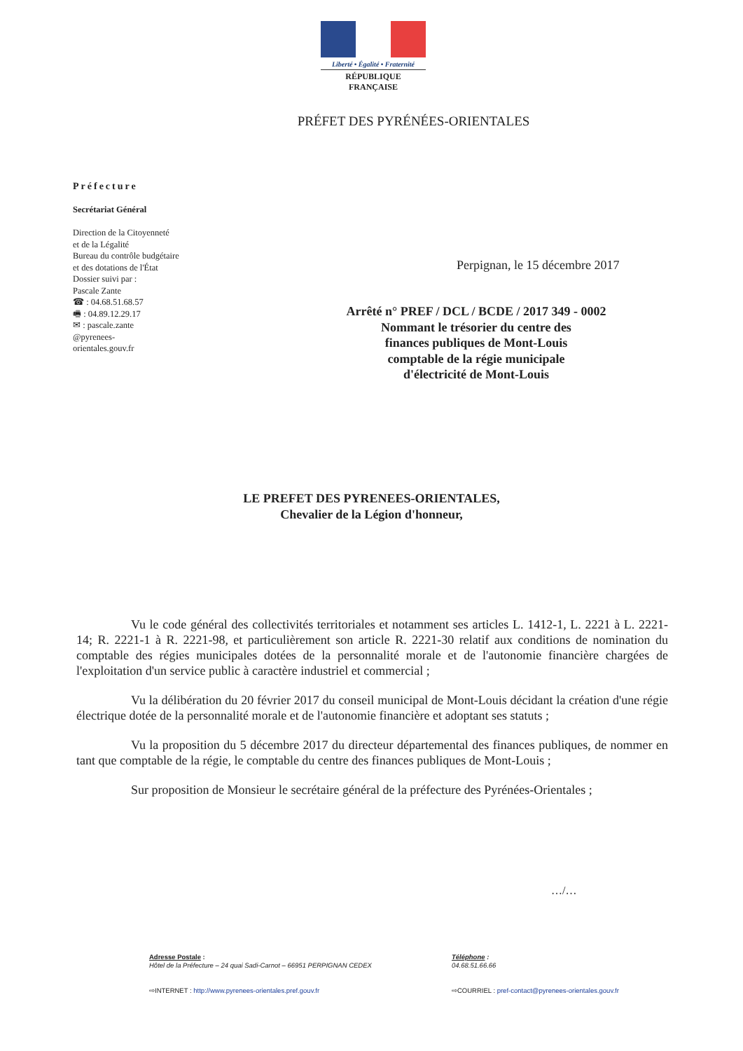Liberté • Égalité • Fraternité
RÉPUBLIQUE FRANÇAISE
PRÉFET DES PYRÉNÉES-ORIENTALES
Préfecture
Secrétariat Général
Direction de la Citoyenneté
et de la Légalité
Bureau du contrôle budgétaire
et des dotations de l'État
Dossier suivi par :
Pascale Zante
☎ : 04.68.51.68.57
🖷 : 04.89.12.29.17
✉ : pascale.zante
@pyrenees-
orientales.gouv.fr
Perpignan, le 15 décembre 2017
Arrêté n° PREF / DCL / BCDE / 2017 349 - 0002
Nommant le trésorier du centre des
finances publiques de Mont-Louis
comptable de la régie municipale
d'électricité de Mont-Louis
LE PREFET DES PYRENEES-ORIENTALES,
Chevalier de la Légion d'honneur,
Vu le code général des collectivités territoriales et notamment ses articles L. 1412-1, L. 2221 à L. 2221-14; R. 2221-1 à R. 2221-98, et particulièrement son article R. 2221-30 relatif aux conditions de nomination du comptable des régies municipales dotées de la personnalité morale et de l'autonomie financière chargées de l'exploitation d'un service public à caractère industriel et commercial ;
Vu la délibération du 20 février 2017 du conseil municipal de Mont-Louis décidant la création d'une régie électrique dotée de la personnalité morale et de l'autonomie financière et adoptant ses statuts ;
Vu la proposition du 5 décembre 2017 du directeur départemental des finances publiques, de nommer en tant que comptable de la régie, le comptable du centre des finances publiques de Mont-Louis ;
Sur proposition de Monsieur le secrétaire général de la préfecture des Pyrénées-Orientales ;
…/…
Adresse Postale :
Hôtel de la Préfecture – 24 quai Sadi-Carnot – 66951 PERPIGNAN CEDEX
⇨INTERNET : http://www.pyrenees-orientales.pref.gouv.fr
Téléphone :
04.68.51.66.66
⇨COURRIEL : pref-contact@pyrenees-orientales.gouv.fr